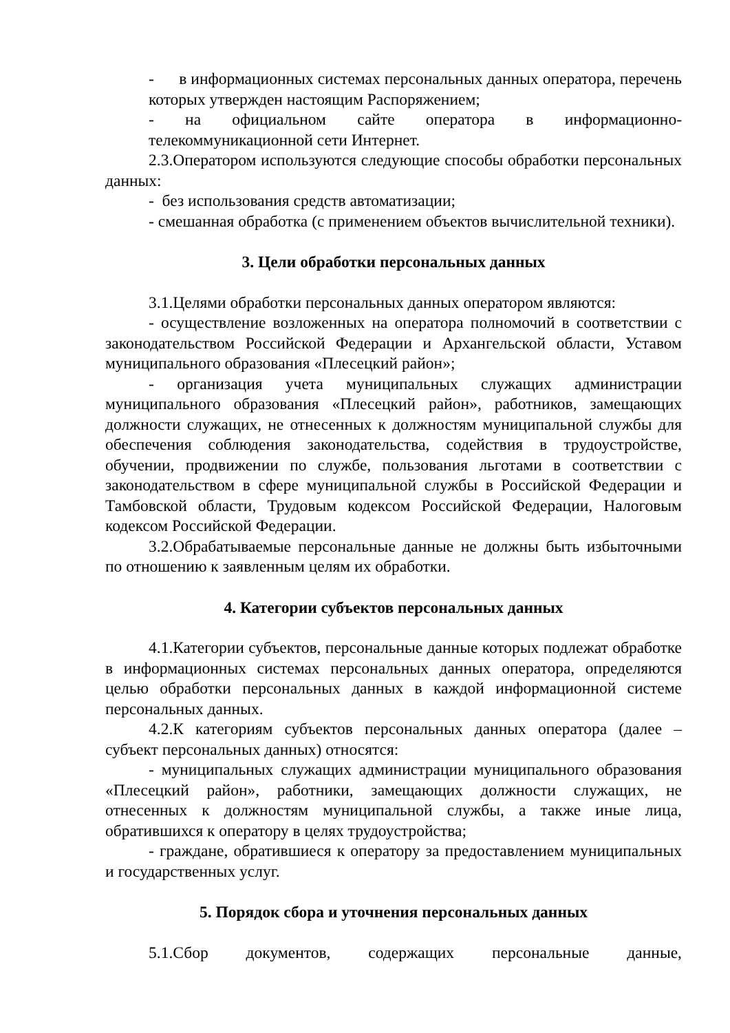- в информационных системах персональных данных оператора, перечень которых утвержден настоящим Распоряжением;
- на официальном сайте оператора в информационно-телекоммуникационной сети Интернет.
2.3.Оператором используются следующие способы обработки персональных данных:
- без использования средств автоматизации;
- смешанная обработка (с применением объектов вычислительной техники).
3. Цели обработки персональных данных
3.1.Целями обработки персональных данных оператором являются:
- осуществление возложенных на оператора полномочий в соответствии с законодательством Российской Федерации и Архангельской области, Уставом муниципального образования «Плесецкий район»;
- организация учета муниципальных служащих администрации муниципального образования «Плесецкий район», работников, замещающих должности служащих, не отнесенных к должностям муниципальной службы для обеспечения соблюдения законодательства, содействия в трудоустройстве, обучении, продвижении по службе, пользования льготами в соответствии с законодательством в сфере муниципальной службы в Российской Федерации и Тамбовской области, Трудовым кодексом Российской Федерации, Налоговым кодексом Российской Федерации.
3.2.Обрабатываемые персональные данные не должны быть избыточными по отношению к заявленным целям их обработки.
4. Категории субъектов персональных данных
4.1.Категории субъектов, персональные данные которых подлежат обработке в информационных системах персональных данных оператора, определяются целью обработки персональных данных в каждой информационной системе персональных данных.
4.2.К категориям субъектов персональных данных оператора (далее – субъект персональных данных) относятся:
- муниципальных служащих администрации муниципального образования «Плесецкий район», работники, замещающих должности служащих, не отнесенных к должностям муниципальной службы, а также иные лица, обратившихся к оператору в целях трудоустройства;
- граждане, обратившиеся к оператору за предоставлением муниципальных и государственных услуг.
5. Порядок сбора и уточнения персональных данных
5.1.Сбор документов, содержащих персональные данные,